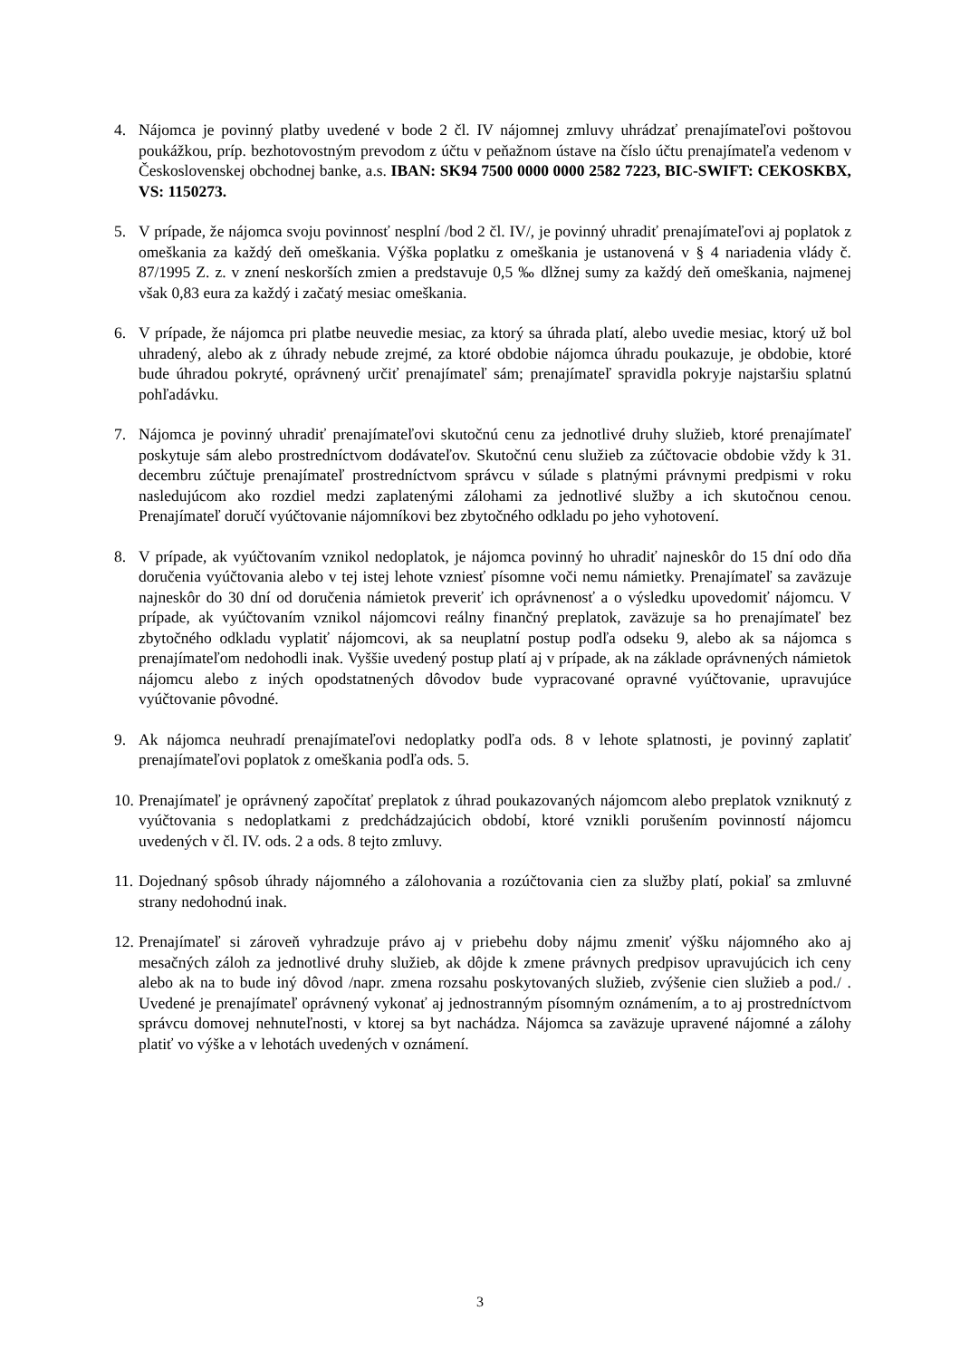4. Nájomca je povinný platby uvedené v bode 2 čl. IV nájomnej zmluvy uhrádzať prenajímateľovi poštovou poukážkou, príp. bezhotovostným prevodom z účtu v peňažnom ústave na číslo účtu prenajímateľa vedenom v Československej obchodnej banke, a.s. IBAN: SK94 7500 0000 0000 2582 7223, BIC-SWIFT: CEKOSKBX, VS: 1150273.
5. V prípade, že nájomca svoju povinnosť nesplní /bod 2 čl. IV/, je povinný uhradiť prenajímateľovi aj poplatok z omeškania za každý deň omeškania. Výška poplatku z omeškania je ustanovená v § 4 nariadenia vlády č. 87/1995 Z. z. v znení neskorších zmien a predstavuje 0,5 ‰ dlžnej sumy za každý deň omeškania, najmenej však 0,83 eura za každý i začatý mesiac omeškania.
6. V prípade, že nájomca pri platbe neuvedie mesiac, za ktorý sa úhrada platí, alebo uvedie mesiac, ktorý už bol uhradený, alebo ak z úhrady nebude zrejmé, za ktoré obdobie nájomca úhradu poukazuje, je obdobie, ktoré bude úhradou pokryté, oprávnený určiť prenajímateľ sám; prenajímateľ spravidla pokryje najstaršiu splatnú pohľadávku.
7. Nájomca je povinný uhradiť prenajímateľovi skutočnú cenu za jednotlivé druhy služieb, ktoré prenajímateľ poskytuje sám alebo prostredníctvom dodávateľov. Skutočnú cenu služieb za zúčtovacie obdobie vždy k 31. decembru zúčtuje prenajímateľ prostredníctvom správcu v súlade s platnými právnymi predpismi v roku nasledujúcom ako rozdiel medzi zaplatenými zálohami za jednotlivé služby a ich skutočnou cenou. Prenajímateľ doručí vyúčtovanie nájomníkovi bez zbytočného odkladu po jeho vyhotovení.
8. V prípade, ak vyúčtovaním vznikol nedoplatok, je nájomca povinný ho uhradiť najneskôr do 15 dní odo dňa doručenia vyúčtovania alebo v tej istej lehote vzniesť písomne voči nemu námietky. Prenajímateľ sa zaväzuje najneskôr do 30 dní od doručenia námietok preveriť ich oprávnenosť a o výsledku upovedomiť nájomcu. V prípade, ak vyúčtovaním vznikol nájomcovi reálny finančný preplatok, zaväzuje sa ho prenajímateľ bez zbytočného odkladu vyplatiť nájomcovi, ak sa neuplatní postup podľa odseku 9, alebo ak sa nájomca s prenajímateľom nedohodli inak. Vyššie uvedený postup platí aj v prípade, ak na základe oprávnených námietok nájomcu alebo z iných opodstatnených dôvodov bude vypracované opravné vyúčtovanie, upravujúce vyúčtovanie pôvodné.
9. Ak nájomca neuhradí prenajímateľovi nedoplatky podľa ods. 8 v lehote splatnosti, je povinný zaplatiť prenajímateľovi poplatok z omeškania podľa ods. 5.
10.
Prenajímateľ je oprávnený započítať preplatok z úhrad poukazovaných nájomcom alebo preplatok vzniknutý z vyúčtovania s nedoplatkami z predchádzajúcich období, ktoré vznikli porušením povinností nájomcu uvedených v čl. IV. ods. 2 a ods. 8 tejto zmluvy.
11.
Dojednaný spôsob úhrady nájomného a zálohovania a rozúčtovania cien za služby platí, pokiaľ sa zmluvné strany nedohodnú inak.
12.
Prenajímateľ si zároveň vyhradzuje právo aj v priebehu doby nájmu zmeniť výšku nájomného ako aj mesačných záloh za jednotlivé druhy služieb, ak dôjde k zmene právnych predpisov upravujúcich ich ceny alebo ak na to bude iný dôvod /napr. zmena rozsahu poskytovaných služieb, zvýšenie cien služieb a pod./ . Uvedené je prenajímateľ oprávnený vykonať aj jednostranným písomným oznámením, a to aj prostredníctvom správcu domovej nehnuteľnosti, v ktorej sa byt nachádza. Nájomca sa zaväzuje upravené nájomné a zálohy platiť vo výške a v lehotách uvedených v oznámení.
3